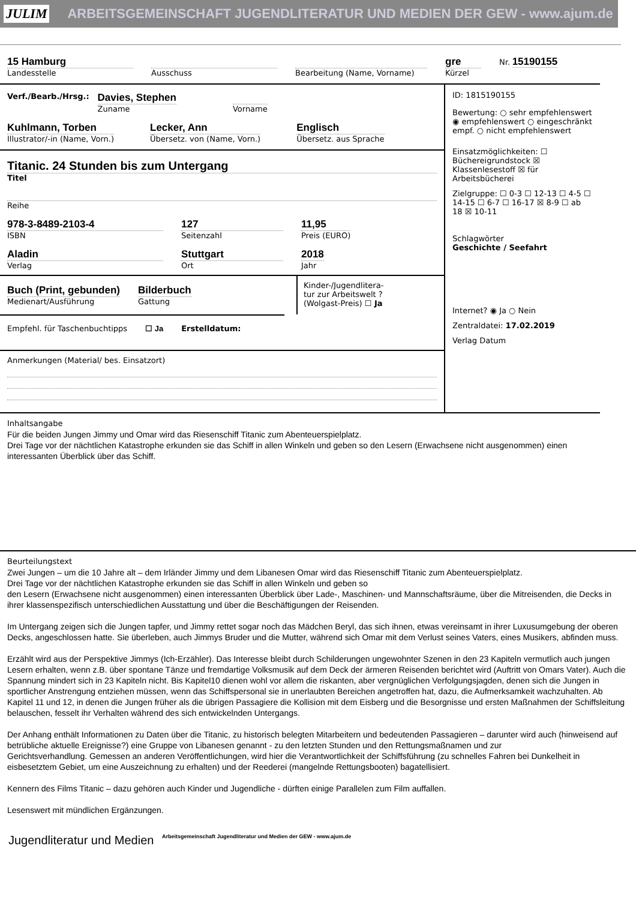JULIM ARBEITSGEMEINSCHAFT JUGENDLITERATUR UND MEDIEN DER GEW - www.ajum.de
15 Hamburg
Landesstelle
Ausschuss Bearbeitung (Name, Vorname)
gre
Kürzel
Nr. 15190155
Verf./Bearb./Hrsg.:
Davies, Stephen
Zuname
Vorname
Kuhlmann, Torben
Illustrator/-in (Name, Vorn.)
Lecker, Ann
Übersetz. von (Name, Vorn.)
Englisch
Übersetz. aus Sprache
Titanic. 24 Stunden bis zum Untergang
Titel
Reihe
978-3-8489-2103-4
ISBN
127
Seitenzahl
11,95
Preis (EURO)
Aladin
Verlag
Stuttgart
Ort
2018
Jahr
Buch (Print, gebunden)
Medienart/Ausführung
Bilderbuch
Gattung
Kinder-/Jugendlitera-
tur zur Arbeitswelt ?
(Wolgast-Preis) ☐ Ja
Empfehl. für Taschenbuchtipps ☐ Ja Erstelldatum:
Anmerkungen (Material/ bes. Einsatzort)
ID: 1815190155
Bewertung: ○ sehr empfehlenswert ◉ empfehlenswert ○ eingeschränkt empf. ○ nicht empfehlenswert
Einsatzmöglichkeiten: ☐ Büchereigrundstock ☒ Klassenlesestoff ☒ für Arbeitsbücherei
Zielgruppe: ☐ 0-3 ☐ 12-13 ☐ 4-5 ☐ 14-15 ☐ 6-7 ☐ 16-17 ☒ 8-9 ☐ ab 18 ☒ 10-11
Schlagwörter
Geschichte / Seefahrt
Internet? ◉ Ja ○ Nein
Zentraldatei: 17.02.2019
Verlag Datum
Inhaltsangabe
Für die beiden Jungen Jimmy und Omar wird das Riesenschiff Titanic zum Abenteuerspielplatz.
Drei Tage vor der nächtlichen Katastrophe erkunden sie das Schiff in allen Winkeln und geben so den Lesern (Erwachsene nicht ausgenommen) einen interessanten Überblick über das Schiff.
Beurteilungstext
Zwei Jungen – um die 10 Jahre alt – dem Irländer Jimmy und dem Libanesen Omar wird das Riesenschiff Titanic zum Abenteuerspielplatz.
Drei Tage vor der nächtlichen Katastrophe erkunden sie das Schiff in allen Winkeln und geben so
den Lesern (Erwachsene nicht ausgenommen) einen interessanten Überblick über Lade-, Maschinen- und Mannschaftsräume, über die Mitreisenden, die Decks in ihrer klassenspezifisch unterschiedlichen Ausstattung und über die Beschäftigungen der Reisenden.
Im Untergang zeigen sich die Jungen tapfer, und Jimmy rettet sogar noch das Mädchen Beryl, das sich ihnen, etwas vereinsamt in ihrer Luxusumgebung der oberen Decks, angeschlossen hatte. Sie überleben, auch Jimmys Bruder und die Mutter, während sich Omar mit dem Verlust seines Vaters, eines Musikers, abfinden muss.
Erzählt wird aus der Perspektive Jimmys (Ich-Erzähler). Das Interesse bleibt durch Schilderungen ungewohnter Szenen in den 23 Kapiteln vermutlich auch jungen Lesern erhalten, wenn z.B. über spontane Tänze und fremdartige Volksmusik auf dem Deck der ärmeren Reisenden berichtet wird (Auftritt von Omars Vater). Auch die Spannung mindert sich in 23 Kapiteln nicht. Bis Kapitel10 dienen wohl vor allem die riskanten, aber vergnüglichen Verfolgungsjagden, denen sich die Jungen in sportlicher Anstrengung entziehen müssen, wenn das Schiffspersonal sie in unerlaubten Bereichen angetroffen hat, dazu, die Aufmerksamkeit wachzuhalten. Ab Kapitel 11 und 12, in denen die Jungen früher als die übrigen Passagiere die Kollision mit dem Eisberg und die Besorgnisse und ersten Maßnahmen der Schiffsleitung belauschen, fesselt ihr Verhalten während des sich entwickelnden Untergangs.
Der Anhang enthält Informationen zu Daten über die Titanic, zu historisch belegten Mitarbeitern und bedeutenden Passagieren – darunter wird auch (hinweisend auf betrübliche aktuelle Ereignisse?) eine Gruppe von Libanesen genannt - zu den letzten Stunden und den Rettungsmaßnamen und zur
Gerichtsverhandlung. Gemessen an anderen Veröffentlichungen, wird hier die Verantwortlichkeit der Schiffsführung (zu schnelles Fahren bei Dunkelheit in eisbesetztem Gebiet, um eine Auszeichnung zu erhalten) und der Reederei (mangelnde Rettungsbooten) bagatellisiert.
Kennern des Films Titanic – dazu gehören auch Kinder und Jugendliche - dürften einige Parallelen zum Film auffallen.
Lesenswert mit mündlichen Ergänzungen.
Jugendliteratur und Medien Arbeitsgemeinschaft Jugendliteratur und Medien der GEW - www.ajum.de